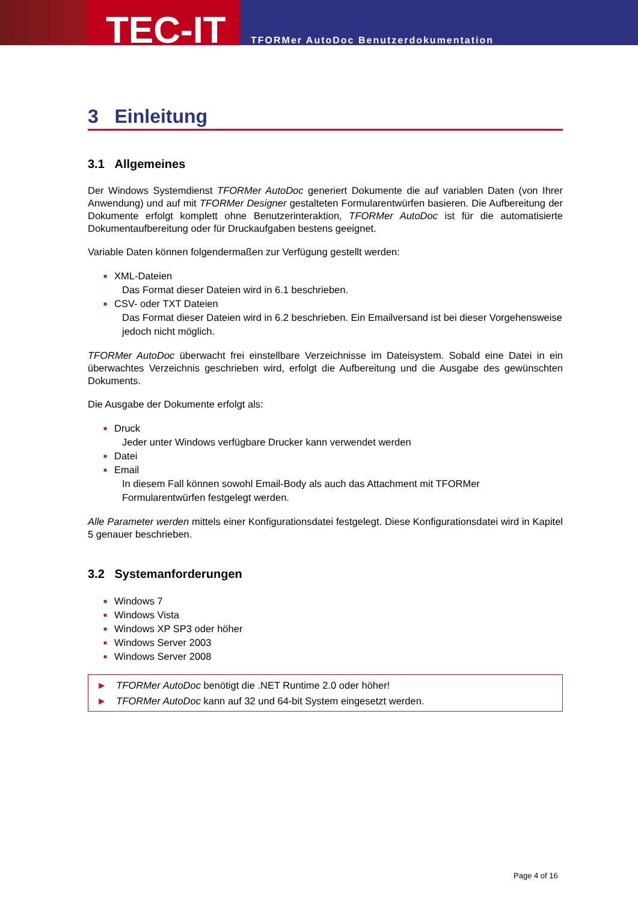TEC-IT
TFORMer AutoDoc Benutzerdokumentation
3 Einleitung
3.1 Allgemeines
Der Windows Systemdienst TFORMer AutoDoc generiert Dokumente die auf variablen Daten (von Ihrer Anwendung) und auf mit TFORMer Designer gestalteten Formularentwürfen basieren. Die Aufbereitung der Dokumente erfolgt komplett ohne Benutzerinteraktion, TFORMer AutoDoc ist für die automatisierte Dokumentaufbereitung oder für Druckaufgaben bestens geeignet.
Variable Daten können folgendermaßen zur Verfügung gestellt werden:
■ XML-Dateien
Das Format dieser Dateien wird in 6.1 beschrieben.
■ CSV- oder TXT Dateien
Das Format dieser Dateien wird in 6.2 beschrieben. Ein Emailversand ist bei dieser Vorgehensweise jedoch nicht möglich.
TFORMer AutoDoc überwacht frei einstellbare Verzeichnisse im Dateisystem. Sobald eine Datei in ein überwachtes Verzeichnis geschrieben wird, erfolgt die Aufbereitung und die Ausgabe des gewünschten Dokuments.
Die Ausgabe der Dokumente erfolgt als:
■ Druck
Jeder unter Windows verfügbare Drucker kann verwendet werden
■ Datei
■ Email
In diesem Fall können sowohl Email-Body als auch das Attachment mit TFORMer Formularentwürfen festgelegt werden.
Alle Parameter werden mittels einer Konfigurationsdatei festgelegt. Diese Konfigurationsdatei wird in Kapitel 5 genauer beschrieben.
3.2 Systemanforderungen
■ Windows 7
■ Windows Vista
■ Windows XP SP3 oder höher
■ Windows Server 2003
■ Windows Server 2008
► TFORMer AutoDoc benötigt die .NET Runtime 2.0 oder höher!
► TFORMer AutoDoc kann auf 32 und 64-bit System eingesetzt werden.
Page 4 of 16